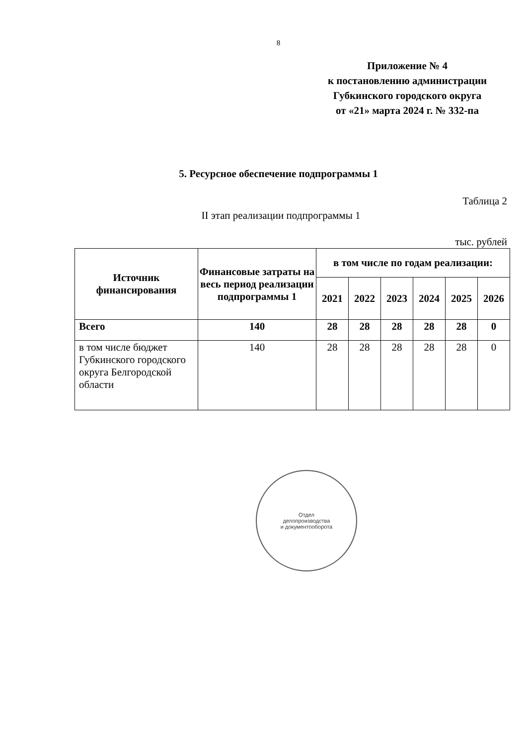8
Приложение № 4
к постановлению администрации
Губкинского городского округа
от «21» марта 2024 г. № 332-па
5. Ресурсное обеспечение подпрограммы 1
Таблица 2
II этап реализации подпрограммы 1
тыс. рублей
| Источник финансирования | Финансовые затраты на весь период реализации подпрограммы 1 | в том числе по годам реализации: | | | | | |
| --- | --- | --- | --- | --- | --- | --- | --- |
| | | 2021 | 2022 | 2023 | 2024 | 2025 | 2026 |
| Всего | 140 | 28 | 28 | 28 | 28 | 28 | 0 |
| в том числе бюджет Губкинского городского округа Белгородской области | 140 | 28 | 28 | 28 | 28 | 28 | 0 |
Отдел
делопроизводства
и документооборота